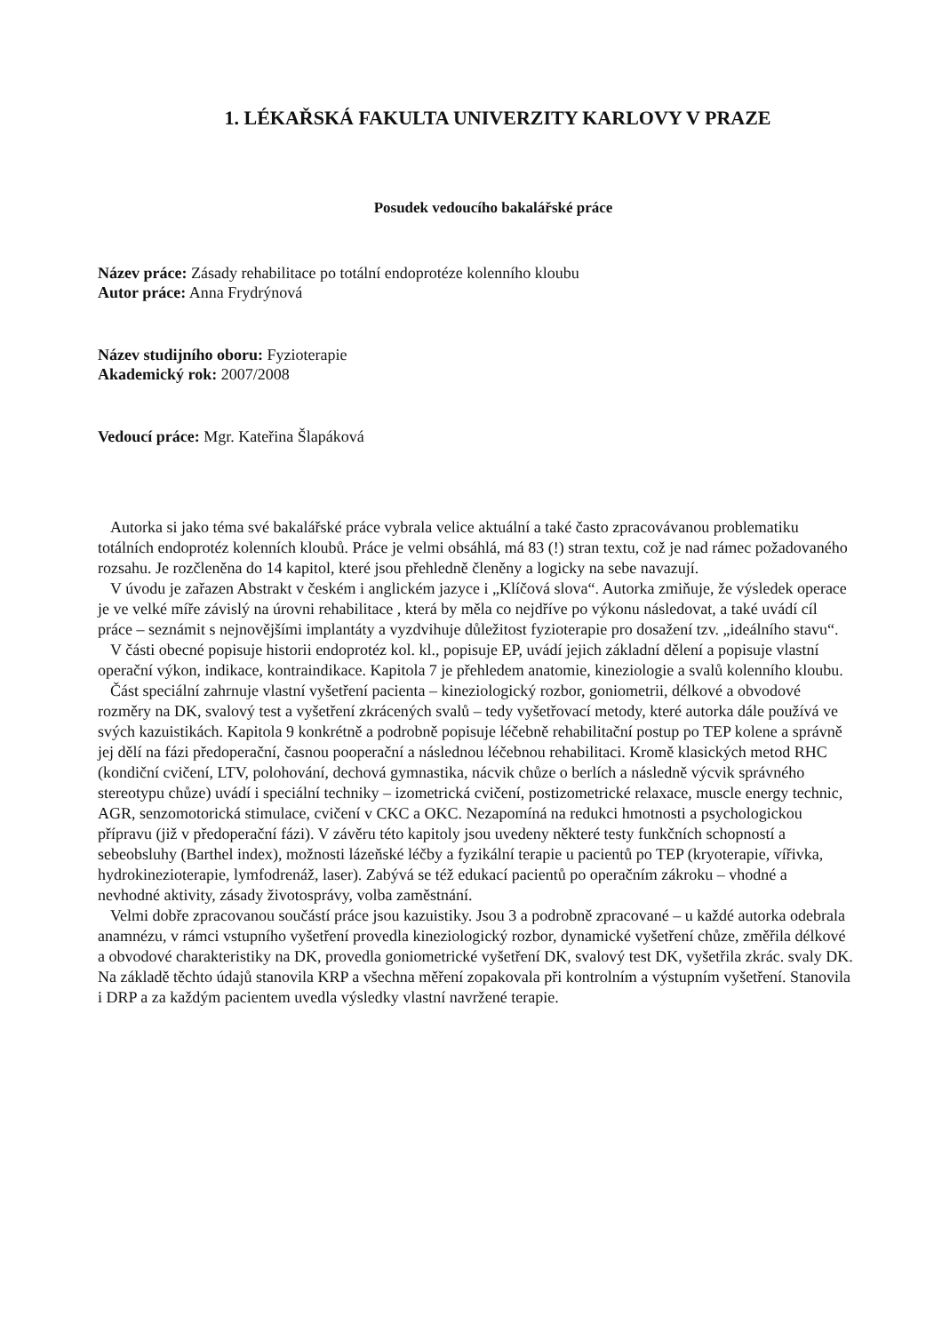1. LÉKAŘSKÁ FAKULTA UNIVERZITY KARLOVY V PRAZE
Posudek vedoucího bakalářské práce
Název práce: Zásady rehabilitace po totální endoprotéze kolenního kloubu
Autor práce: Anna Frydrýnová
Název studijního oboru: Fyzioterapie
Akademický rok: 2007/2008
Vedoucí práce: Mgr. Kateřina Šlapáková
Autorka si jako téma své bakalářské práce vybrala velice aktuální a také často zpracovávanou problematiku totálních endoprotéz kolenních kloubů. Práce je velmi obsáhlá, má 83 (!) stran textu, což je nad rámec požadovaného rozsahu. Je rozčleněna do 14 kapitol, které jsou přehledně členěny a logicky na sebe navazují.
V úvodu je zařazen Abstrakt v českém i anglickém jazyce i „Klíčová slova“. Autorka zmiňuje, že výsledek operace je ve velké míře závislý na úrovni rehabilitace , která by měla co nejdříve po výkonu následovat, a také uvádí cíl práce – seznámit s nejnovějšími implantáty a vyzdvihuje důležitost fyzioterapie pro dosažení tzv. „ideálního stavu“.
V části obecné popisuje historii endoprotéz kol. kl., popisuje EP, uvádí jejich základní dělení a popisuje vlastní operační výkon, indikace, kontraindikace. Kapitola 7 je přehledem anatomie, kineziologie a svalů kolenního kloubu.
Část speciální zahrnuje vlastní vyšetření pacienta – kineziologický rozbor, goniometrii, délkové a obvodové rozměry na DK, svalový test a vyšetření zkrácených svalů – tedy vyšetřovací metody, které autorka dále používá ve svých kazuistikách. Kapitola 9 konkrétně a podrobně popisuje léčebně rehabilitační postup po TEP kolene a správně jej dělí na fázi předoperační, časnou pooperační a následnou léčebnou rehabilitaci. Kromě klasických metod RHC (kondiční cvičení, LTV, polohování, dechová gymnastika, nácvik chůze o berlích a následně výcvik správného stereotypu chůze) uvádí i speciální techniky – izometrická cvičení, postizometrické relaxace, muscle energy technic, AGR, senzomotorická stimulace, cvičení v CKC a OKC. Nezapomíná na redukci hmotnosti a psychologickou přípravu (již v předoperační fázi). V závěru této kapitoly jsou uvedeny některé testy funkčních schopností a sebeobsluhy (Barthel index), možnosti lázeňské léčby a fyzikální terapie u pacientů po TEP (kryoterapie, vířivka, hydrokinezioterapie, lymfodrenáž, laser). Zabývá se též edukací pacientů po operačním zákroku – vhodné a nevhodné aktivity, zásady životosprávy, volba zaměstnání.
Velmi dobře zpracovanou součástí práce jsou kazuistiky. Jsou 3 a podrobně zpracované – u každé autorka odebrala anamnézu, v rámci vstupního vyšetření provedla kineziologický rozbor, dynamické vyšetření chůze, změřila délkové a obvodové charakteristiky na DK, provedla goniometrické vyšetření DK, svalový test DK, vyšetřila zkrác. svaly DK. Na základě těchto údajů stanovila KRP a všechna měření zopakovala při kontrolním a výstupním vyšetření. Stanovila i DRP a za každým pacientem uvedla výsledky vlastní navržené terapie.